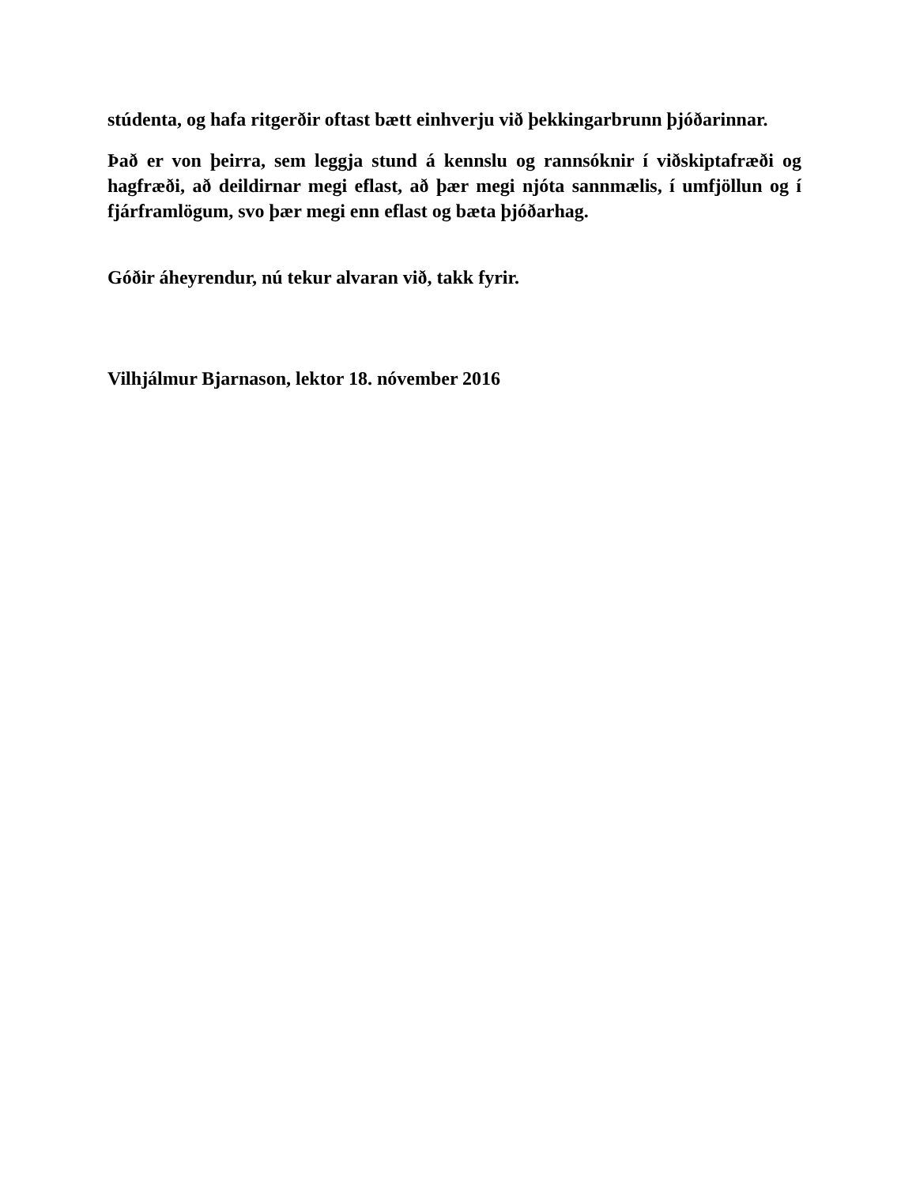stúdenta, og hafa ritgerðir oftast bætt einhverju við þekkingarbrunn þjóðarinnar.
Það er von þeirra, sem leggja stund á kennslu og rannsóknir í viðskiptafræði og hagfræði, að deildirnar megi eflast, að þær megi njóta sannmælis, í umfjöllun og í fjárframlögum, svo þær megi enn eflast og bæta þjóðarhag.
Góðir áheyrendur, nú tekur alvaran við, takk fyrir.
Vilhjálmur Bjarnason, lektor 18. nóvember 2016